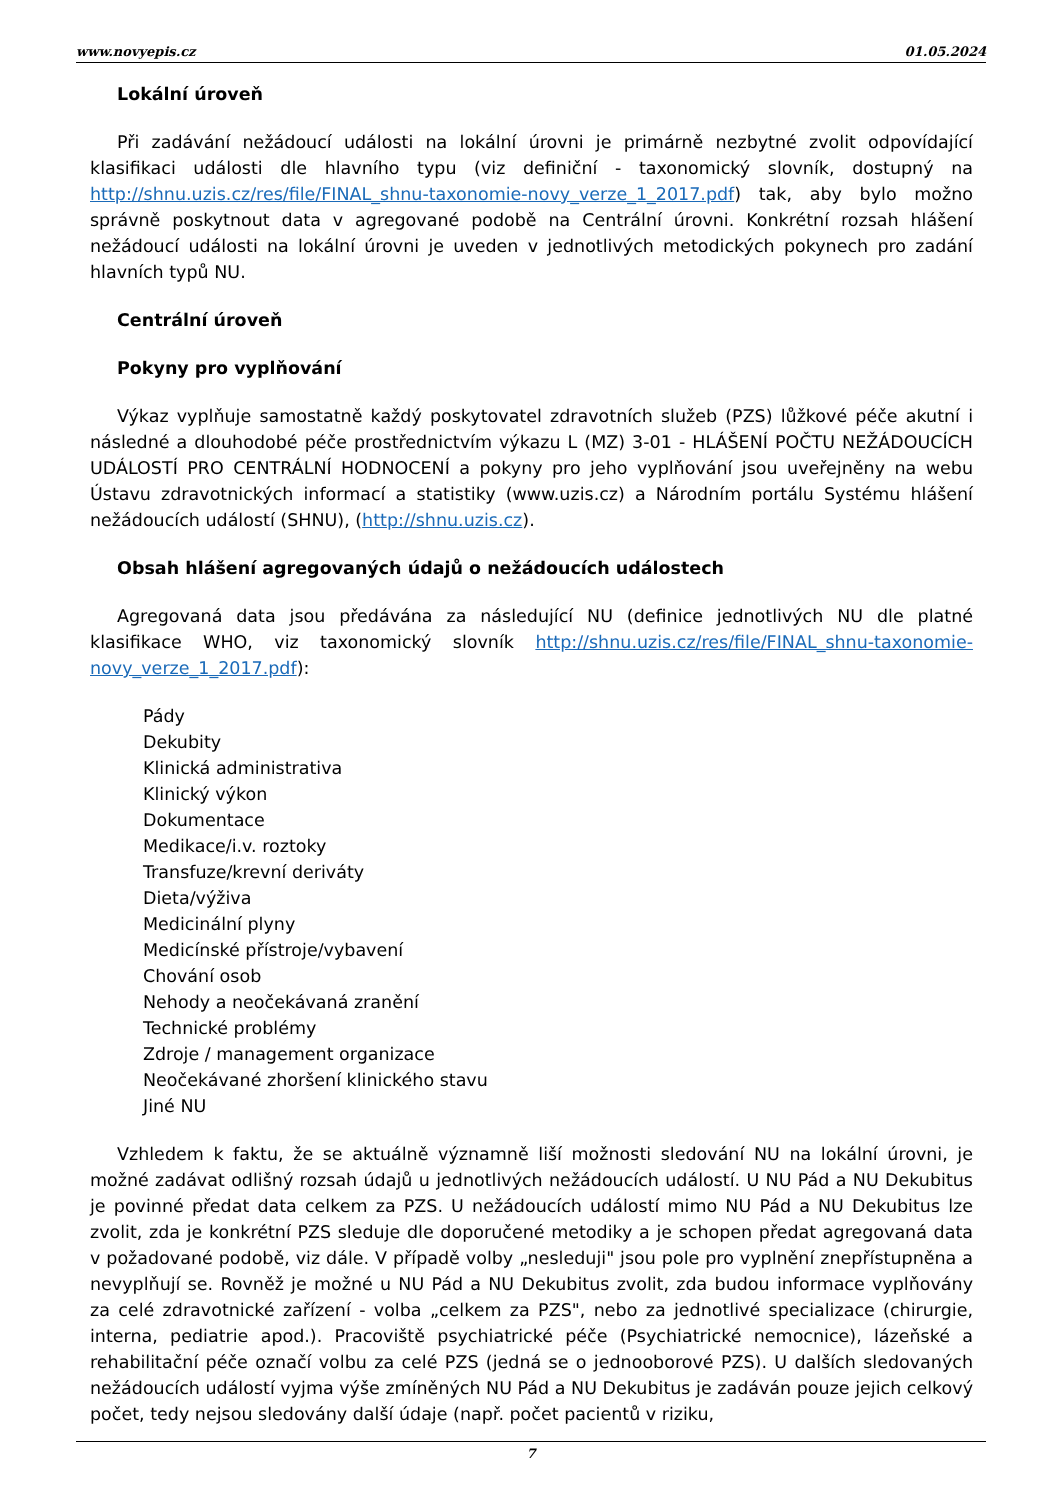www.novyepis.cz 01.05.2024
Lokální úroveň
Při zadávání nežádoucí události na lokální úrovni je primárně nezbytné zvolit odpovídající klasifikaci události dle hlavního typu (viz definiční - taxonomický slovník, dostupný na http://shnu.uzis.cz/res/file/FINAL_shnu-taxonomie-novy_verze_1_2017.pdf) tak, aby bylo možno správně poskytnout data v agregované podobě na Centrální úrovni. Konkrétní rozsah hlášení nežádoucí události na lokální úrovni je uveden v jednotlivých metodických pokynech pro zadání hlavních typů NU.
Centrální úroveň
Pokyny pro vyplňování
Výkaz vyplňuje samostatně každý poskytovatel zdravotních služeb (PZS) lůžkové péče akutní i následné a dlouhodobé péče prostřednictvím výkazu L (MZ) 3-01 - HLÁŠENÍ POČTU NEŽÁDOUCÍCH UDÁLOSTÍ PRO CENTRÁLNÍ HODNOCENÍ a pokyny pro jeho vyplňování jsou uveřejněny na webu Ústavu zdravotnických informací a statistiky (www.uzis.cz) a Národním portálu Systému hlášení nežádoucích událostí (SHNU), (http://shnu.uzis.cz).
Obsah hlášení agregovaných údajů o nežádoucích událostech
Agregovaná data jsou předávána za následující NU (definice jednotlivých NU dle platné klasifikace WHO, viz taxonomický slovník http://shnu.uzis.cz/res/file/FINAL_shnu-taxonomie-novy_verze_1_2017.pdf):
Pády
Dekubity
Klinická administrativa
Klinický výkon
Dokumentace
Medikace/i.v. roztoky
Transfuze/krevní deriváty
Dieta/výživa
Medicinální plyny
Medicínské přístroje/vybavení
Chování osob
Nehody a neočekávaná zranění
Technické problémy
Zdroje / management organizace
Neočekávané zhoršení klinického stavu
Jiné NU
Vzhledem k faktu, že se aktuálně významně liší možnosti sledování NU na lokální úrovni, je možné zadávat odlišný rozsah údajů u jednotlivých nežádoucích událostí. U NU Pád a NU Dekubitus je povinné předat data celkem za PZS. U nežádoucích událostí mimo NU Pád a NU Dekubitus lze zvolit, zda je konkrétní PZS sleduje dle doporučené metodiky a je schopen předat agregovaná data v požadované podobě, viz dále. V případě volby „nesleduji" jsou pole pro vyplnění znepřístupněna a nevyplňují se. Rovněž je možné u NU Pád a NU Dekubitus zvolit, zda budou informace vyplňovány za celé zdravotnické zařízení - volba „celkem za PZS", nebo za jednotlivé specializace (chirurgie, interna, pediatrie apod.). Pracoviště psychiatrické péče (Psychiatrické nemocnice), lázeňské a rehabilitační péče označí volbu za celé PZS (jedná se o jednooborové PZS). U dalších sledovaných nežádoucích událostí vyjma výše zmíněných NU Pád a NU Dekubitus je zadáván pouze jejich celkový počet, tedy nejsou sledovány další údaje (např. počet pacientů v riziku,
7